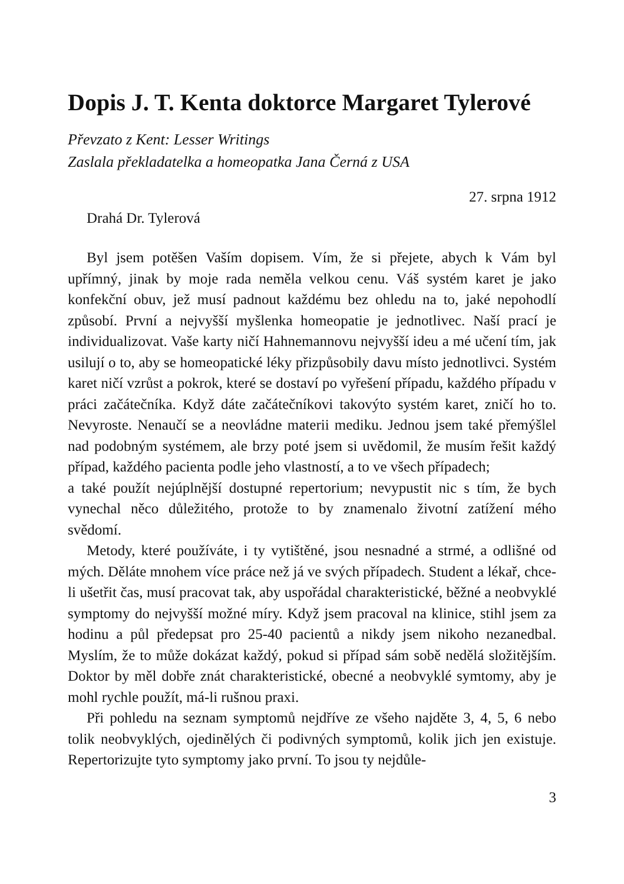Dopis J. T. Kenta doktorce Margaret Tylerové
Převzato z Kent: Lesser Writings
Zaslala překladatelka a homeopatka Jana Černá z USA
27. srpna 1912
Drahá Dr. Tylerová
Byl jsem potěšen Vaším dopisem. Vím, že si přejete, abych k Vám byl upřímný, jinak by moje rada neměla velkou cenu. Váš systém karet je jako konfekční obuv, jež musí padnout každému bez ohledu na to, jaké nepohodlí způsobí. První a nejvyšší myšlenka homeopatie je jednotlivec. Naší prací je individualizovat. Vaše karty ničí Hahnemannovu nejvyšší ideu a mé učení tím, jak usilují o to, aby se homeopatické léky přizpůsobily davu místo jednotlivci. Systém karet ničí vzrůst a pokrok, které se dostaví po vyřešení případu, každého případu v práci začátečníka. Když dáte začátečníkovi takovýto systém karet, zničí ho to. Nevyroste. Nenaučí se a neovládne materii mediku. Jednou jsem také přemýšlel nad podobným systémem, ale brzy poté jsem si uvědomil, že musím řešit každý případ, každého pacienta podle jeho vlastností, a to ve všech případech;
a také použít nejúplnější dostupné repertorium; nevypustit nic s tím, že bych vynechal něco důležitého, protože to by znamenalo životní zatížení mého svědomí.
Metody, které používáte, i ty vytištěné, jsou nesnadné a strmé, a odlišné od mých. Děláte mnohem více práce než já ve svých případech. Student a lékař, chce-li ušetřit čas, musí pracovat tak, aby uspořádal charakteristické, běžné a neobvyklé symptomy do nejvyšší možné míry. Když jsem pracoval na klinice, stihl jsem za hodinu a půl předepsat pro 25-40 pacientů a nikdy jsem nikoho nezanedbal. Myslím, že to může dokázat každý, pokud si případ sám sobě nedělá složitějším. Doktor by měl dobře znát charakteristické, obecné a neobvyklé symtomy, aby je mohl rychle použít, má-li rušnou praxi.
Při pohledu na seznam symptomů nejdříve ze všeho najděte 3, 4, 5, 6 nebo tolik neobvyklých, ojedinělých či podivných symptomů, kolik jich jen existuje. Repertorizujte tyto symptomy jako první. To jsou ty nejdůle-
3